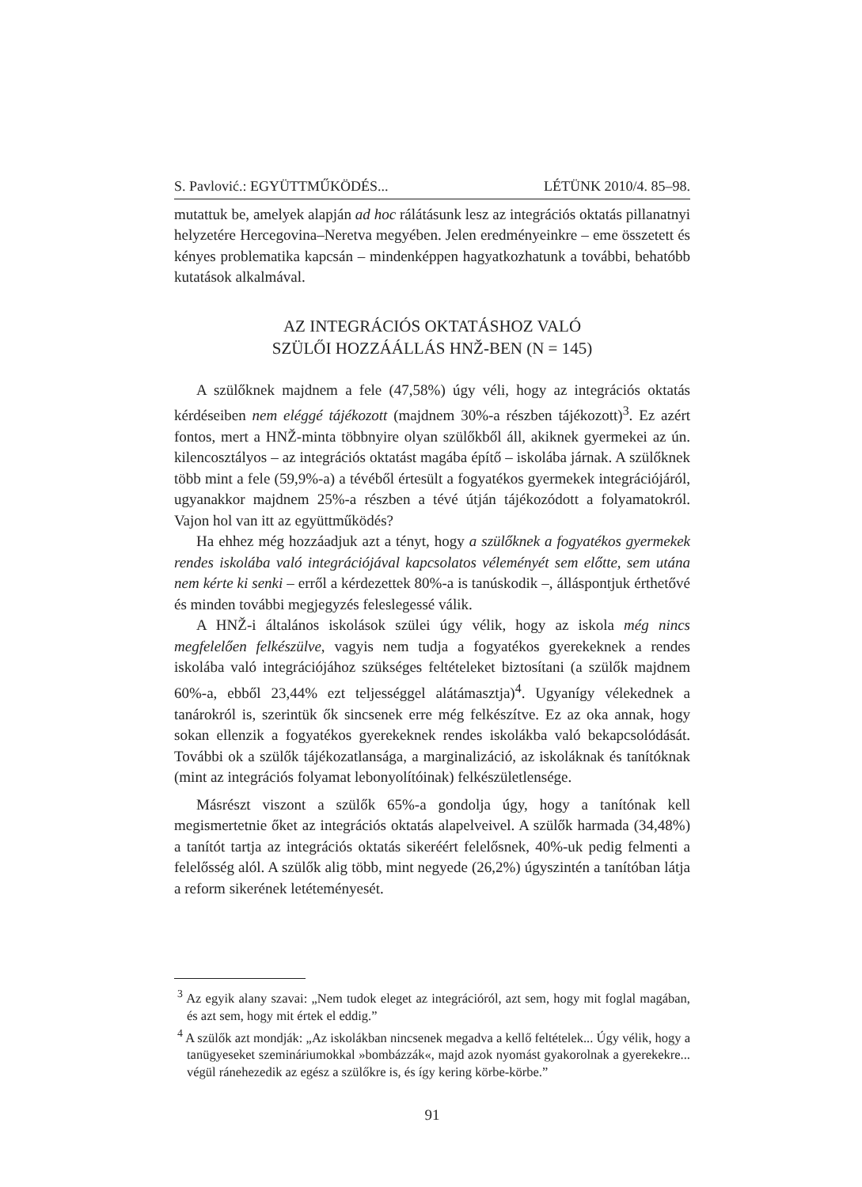S. Pavlović.: EGYÜTTMŰKÖDÉS... LÉTÜNK 2010/4. 85–98.
mutattuk be, amelyek alapján ad hoc rálátásunk lesz az integrációs oktatás pillanatnyi helyzetére Hercegovina–Neretva megyében. Jelen eredményeinkre – eme összetett és kényes problematika kapcsán – mindenképpen hagyatkozhatunk a további, behatóbb kutatások alkalmával.
AZ INTEGRÁCIÓS OKTATÁSHOZ VALÓ
SZÜLŐI HOZZÁÁLLÁS HNŽ-BEN (N = 145)
A szülőknek majdnem a fele (47,58%) úgy véli, hogy az integrációs oktatás kérdéseiben nem eléggé tájékozott (majdnem 30%-a részben tájékozott)<sup>3</sup>. Ez azért fontos, mert a HNŽ-minta többnyire olyan szülőkből áll, akiknek gyermekei az ún. kilencosztályos – az integrációs oktatást magába építő – iskolába járnak. A szülőknek több mint a fele (59,9%-a) a tévéből értesült a fogyatékos gyermekek integrációjáról, ugyanakkor majdnem 25%-a részben a tévé útján tájékozódott a folyamatokról. Vajon hol van itt az együttműködés?
Ha ehhez még hozzáadjuk azt a tényt, hogy a szülőknek a fogyatékos gyermekek rendes iskolába való integrációjával kapcsolatos véleményét sem előtte, sem utána nem kérte ki senki – erről a kérdezettek 80%-a is tanúskodik –, álláspontjuk érthetővé és minden további megjegyzés feleslegessé válik.
A HNŽ-i általános iskolások szülei úgy vélik, hogy az iskola még nincs megfelelően felkészülve, vagyis nem tudja a fogyatékos gyerekeknek a rendes iskolába való integrációjához szükséges feltételeket biztosítani (a szülők majdnem 60%-a, ebből 23,44% ezt teljességgel alátámasztja)<sup>4</sup>. Ugyanígy vélekednek a tanárokról is, szerintük ők sincsenek erre még felkészítve. Ez az oka annak, hogy sokan ellenzik a fogyatékos gyerekeknek rendes iskolákba való bekapcsolódását. További ok a szülők tájékozatlansága, a marginalizáció, az iskoláknak és tanítóknak (mint az integrációs folyamat lebonyolítóinak) felkészületlensége.
Másrészt viszont a szülők 65%-a gondolja úgy, hogy a tanítónak kell megismertetnie őket az integrációs oktatás alapelveivel. A szülők harmada (34,48%) a tanítót tartja az integrációs oktatás sikeréért felelősnek, 40%-uk pedig felmenti a felelősség alól. A szülők alig több, mint negyede (26,2%) úgyszintén a tanítóban látja a reform sikerének letéteményesét.
<sup>3</sup> Az egyik alany szavai: „Nem tudok eleget az integrációról, azt sem, hogy mit foglal magában, és azt sem, hogy mit értek el eddig.”
<sup>4</sup> A szülők azt mondják: „Az iskolákban nincsenek megadva a kellő feltételek... Úgy vélik, hogy a tanügyeseket szemináriumokkal »bombázzák«, majd azok nyomást gyakorolnak a gyerekekre... végül ránehezedik az egész a szülőkre is, és így kering körbe-körbe.”
91